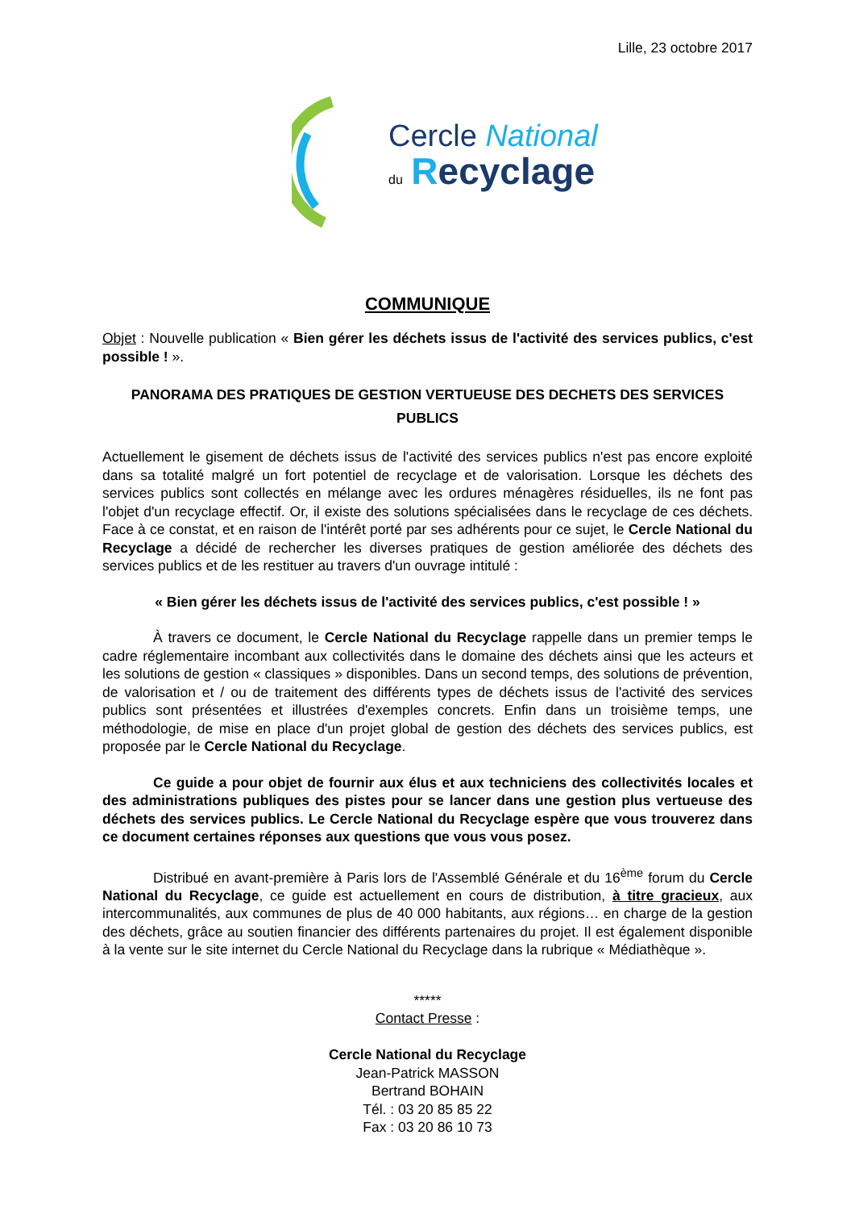Lille, 23 octobre 2017
Cercle National
du Recyclage
COMMUNIQUE
Objet : Nouvelle publication « Bien gérer les déchets issus de l'activité des services publics, c'est possible ! ».
PANORAMA DES PRATIQUES DE GESTION VERTUEUSE DES DECHETS DES SERVICES PUBLICS
Actuellement le gisement de déchets issus de l'activité des services publics n'est pas encore exploité dans sa totalité malgré un fort potentiel de recyclage et de valorisation. Lorsque les déchets des services publics sont collectés en mélange avec les ordures ménagères résiduelles, ils ne font pas l'objet d'un recyclage effectif. Or, il existe des solutions spécialisées dans le recyclage de ces déchets. Face à ce constat, et en raison de l'intérêt porté par ses adhérents pour ce sujet, le Cercle National du Recyclage a décidé de rechercher les diverses pratiques de gestion améliorée des déchets des services publics et de les restituer au travers d'un ouvrage intitulé :
« Bien gérer les déchets issus de l'activité des services publics, c'est possible ! »
À travers ce document, le Cercle National du Recyclage rappelle dans un premier temps le cadre réglementaire incombant aux collectivités dans le domaine des déchets ainsi que les acteurs et les solutions de gestion « classiques » disponibles. Dans un second temps, des solutions de prévention, de valorisation et / ou de traitement des différents types de déchets issus de l'activité des services publics sont présentées et illustrées d'exemples concrets. Enfin dans un troisième temps, une méthodologie, de mise en place d'un projet global de gestion des déchets des services publics, est proposée par le Cercle National du Recyclage.
Ce guide a pour objet de fournir aux élus et aux techniciens des collectivités locales et des administrations publiques des pistes pour se lancer dans une gestion plus vertueuse des déchets des services publics. Le Cercle National du Recyclage espère que vous trouverez dans ce document certaines réponses aux questions que vous vous posez.
Distribué en avant-première à Paris lors de l'Assemblé Générale et du 16<sup>ème</sup> forum du Cercle National du Recyclage, ce guide est actuellement en cours de distribution, à titre gracieux, aux intercommunalités, aux communes de plus de 40 000 habitants, aux régions… en charge de la gestion des déchets, grâce au soutien financier des différents partenaires du projet. Il est également disponible à la vente sur le site internet du Cercle National du Recyclage dans la rubrique « Médiathèque ».
*****
Contact Presse :
Cercle National du Recyclage
Jean-Patrick MASSON
Bertrand BOHAIN
Tél. : 03 20 85 85 22
Fax : 03 20 86 10 73